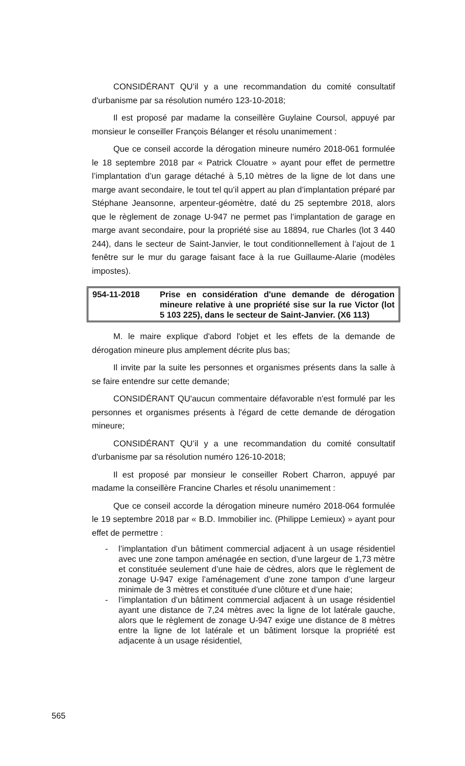CONSIDÉRANT QU’il y a une recommandation du comité consultatif d'urbanisme par sa résolution numéro 123-10-2018;
Il est proposé par madame la conseillère Guylaine Coursol, appuyé par monsieur le conseiller François Bélanger et résolu unanimement :
Que ce conseil accorde la dérogation mineure numéro 2018-061 formulée le 18 septembre 2018 par « Patrick Clouatre » ayant pour effet de permettre l’implantation d’un garage détaché à 5,10 mètres de la ligne de lot dans une marge avant secondaire, le tout tel qu’il appert au plan d’implantation préparé par Stéphane Jeansonne, arpenteur-géomètre, daté du 25 septembre 2018, alors que le règlement de zonage U-947 ne permet pas l’implantation de garage en marge avant secondaire, pour la propriété sise au 18894, rue Charles (lot 3 440 244), dans le secteur de Saint-Janvier, le tout conditionnellement à l’ajout de 1 fenêtre sur le mur du garage faisant face à la rue Guillaume-Alarie (modèles impostes).
954-11-2018 Prise en considération d'une demande de dérogation mineure relative à une propriété sise sur la rue Victor (lot 5 103 225), dans le secteur de Saint-Janvier. (X6 113)
M. le maire explique d'abord l'objet et les effets de la demande de dérogation mineure plus amplement décrite plus bas;
Il invite par la suite les personnes et organismes présents dans la salle à se faire entendre sur cette demande;
CONSIDÉRANT QU'aucun commentaire défavorable n'est formulé par les personnes et organismes présents à l'égard de cette demande de dérogation mineure;
CONSIDÉRANT QU’il y a une recommandation du comité consultatif d'urbanisme par sa résolution numéro 126-10-2018;
Il est proposé par monsieur le conseiller Robert Charron, appuyé par madame la conseillère Francine Charles et résolu unanimement :
Que ce conseil accorde la dérogation mineure numéro 2018-064 formulée le 19 septembre 2018 par « B.D. Immobilier inc. (Philippe Lemieux) » ayant pour effet de permettre :
- l’implantation d’un bâtiment commercial adjacent à un usage résidentiel avec une zone tampon aménagée en section, d’une largeur de 1,73 mètre et constituée seulement d’une haie de cèdres, alors que le règlement de zonage U-947 exige l’aménagement d’une zone tampon d’une largeur minimale de 3 mètres et constituée d’une clôture et d’une haie;
- l’implantation d’un bâtiment commercial adjacent à un usage résidentiel ayant une distance de 7,24 mètres avec la ligne de lot latérale gauche, alors que le règlement de zonage U-947 exige une distance de 8 mètres entre la ligne de lot latérale et un bâtiment lorsque la propriété est adjacente à un usage résidentiel,
565